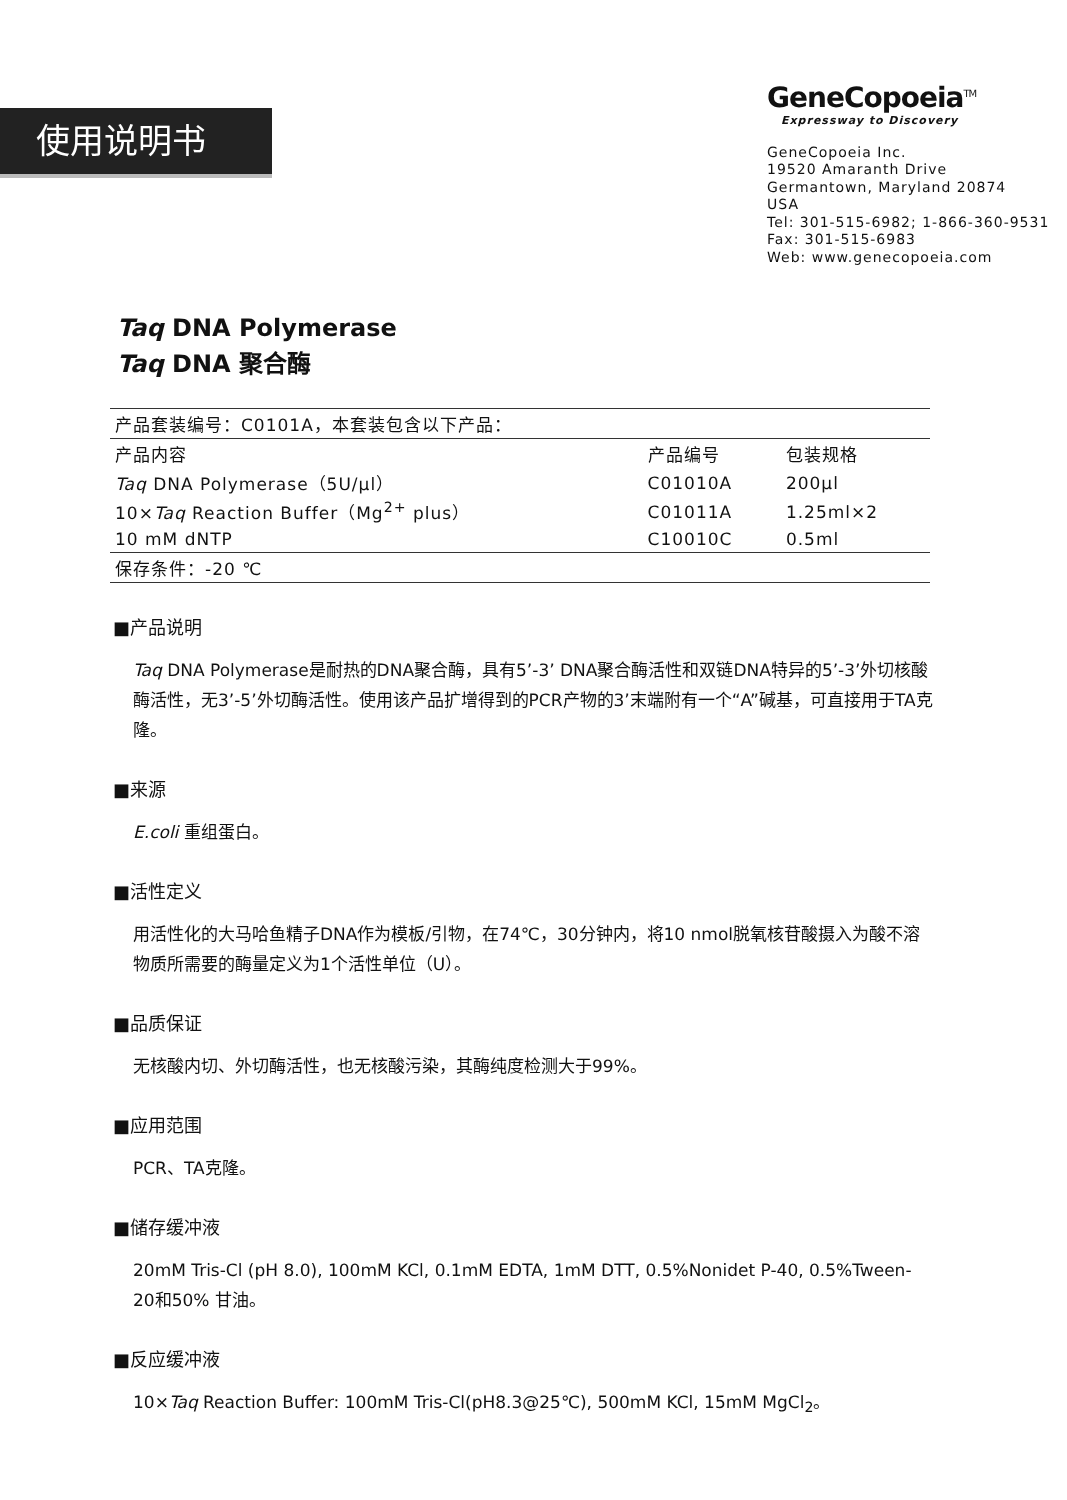使用说明书
GeneCopoeia<sup>TM</sup>
Expressway to Discovery
GeneCopoeia Inc.
19520 Amaranth Drive
Germantown, Maryland 20874
USA
Tel: 301-515-6982; 1-866-360-9531
Fax: 301-515-6983
Web: www.genecopoeia.com
Taq DNA Polymerase
Taq DNA 聚合酶
| 产品套装编号：C0101A，本套装包含以下产品： | | |
| 产品内容 | 产品编号 | 包装规格 |
| Taq DNA Polymerase（5U/μl） | C01010A | 200μl |
| 10× Taq Reaction Buffer（Mg<sup>2+</sup> plus） | C01011A | 1.25ml×2 |
| 10 mM dNTP | C10010C | 0.5ml |
| 保存条件：-20 ℃ | | |
■产品说明
Taq DNA Polymerase是耐热的DNA聚合酶，具有5’-3’ DNA聚合酶活性和双链DNA特异的5’-3’外切核酸酶活性，无3’-5’外切酶活性。使用该产品扩增得到的PCR产物的3’末端附有一个“A”碱基，可直接用于TA克隆。
■来源
E.coli 重组蛋白。
■活性定义
用活性化的大马哈鱼精子DNA作为模板/引物，在74℃，30分钟内，将10 nmol脱氧核苷酸摄入为酸不溶物质所需要的酶量定义为1个活性单位（U）。
■品质保证
无核酸内切、外切酶活性，也无核酸污染，其酶纯度检测大于99%。
■应用范围
PCR、TA克隆。
■储存缓冲液
20mM Tris-Cl (pH 8.0), 100mM KCl, 0.1mM EDTA, 1mM DTT, 0.5%Nonidet P-40, 0.5%Tween-20和50% 甘油。
■反应缓冲液
10×Taq Reaction Buffer: 100mM Tris-Cl(pH8.3@25℃), 500mM KCl, 15mM MgCl<sub>2</sub>。